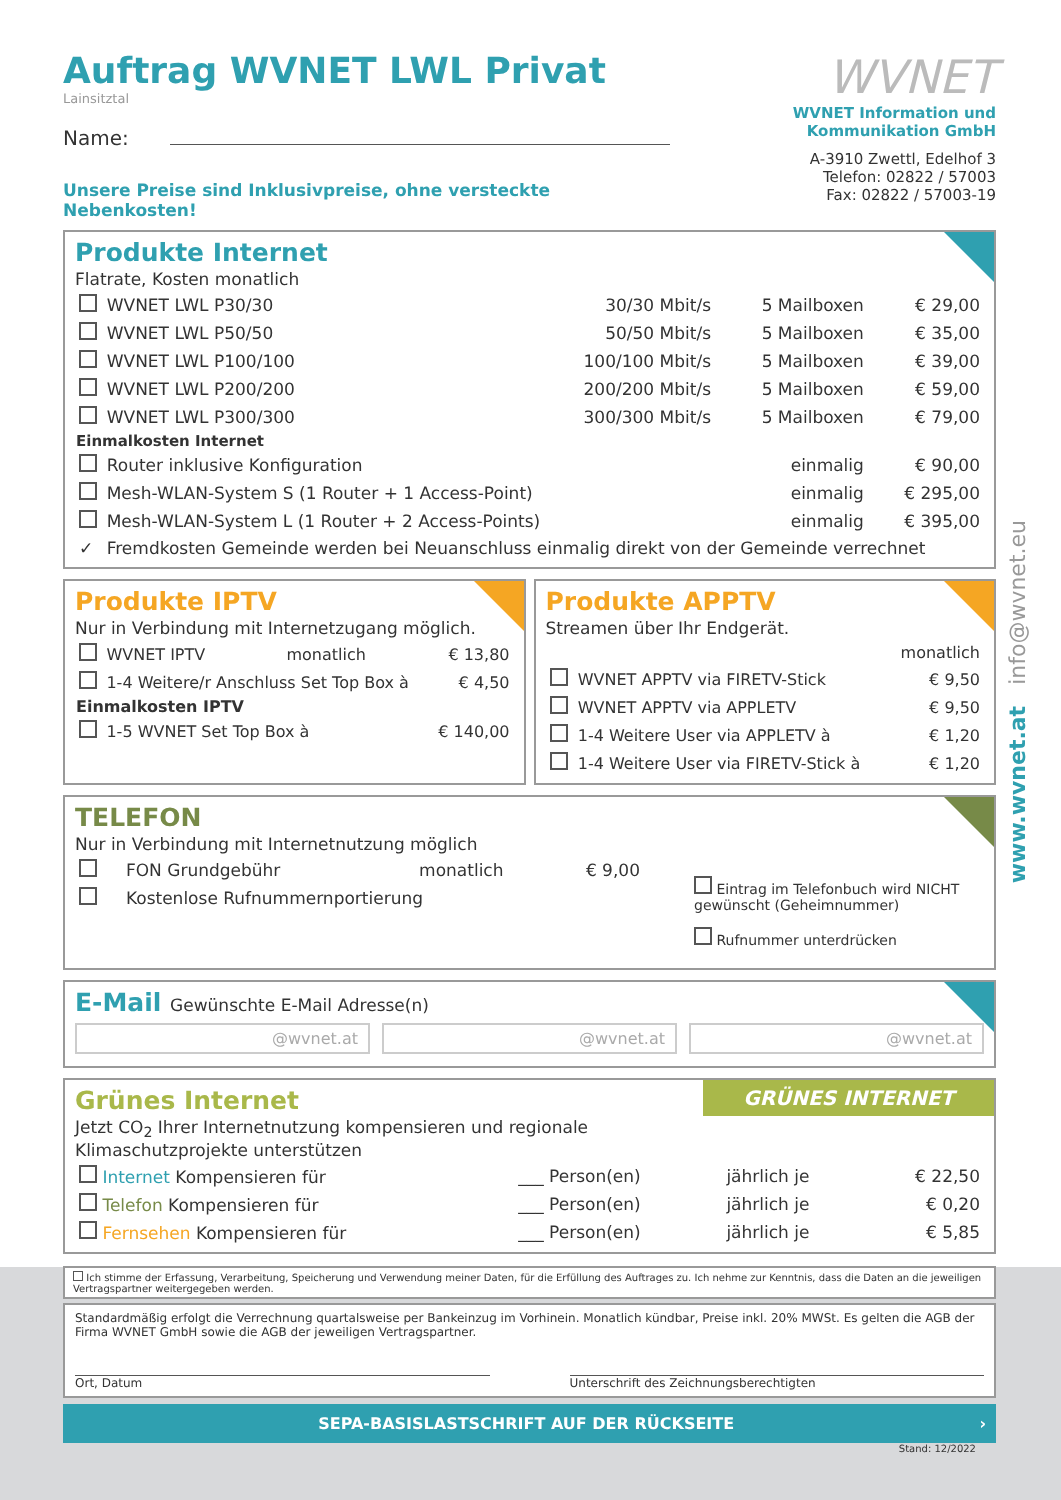Auftrag WVNET LWL Privat
Lainsitztal
Name:
Unsere Preise sind Inklusivpreise, ohne versteckte Nebenkosten!
WVNET
WVNET Information und
Kommunikation GmbH
A-3910 Zwettl, Edelhof 3
Telefon: 02822 / 57003
Fax: 02822 / 57003-19
Produkte Internet
Flatrate, Kosten monatlich
| | WVNET LWL P30/30 | 30/30 Mbit/s | 5 Mailboxen | € 29,00 |
| | WVNET LWL P50/50 | 50/50 Mbit/s | 5 Mailboxen | € 35,00 |
| | WVNET LWL P100/100 | 100/100 Mbit/s | 5 Mailboxen | € 39,00 |
| | WVNET LWL P200/200 | 200/200 Mbit/s | 5 Mailboxen | € 59,00 |
| | WVNET LWL P300/300 | 300/300 Mbit/s | 5 Mailboxen | € 79,00 |
| Einmalkosten Internet | | | | |
| | Router inklusive Konfiguration | | einmalig | € 90,00 |
| | Mesh-WLAN-System S (1 Router + 1 Access-Point) | | einmalig | € 295,00 |
| | Mesh-WLAN-System L (1 Router + 2 Access-Points) | | einmalig | € 395,00 |
| ✓ | Fremdkosten Gemeinde werden bei Neuanschluss einmalig direkt von der Gemeinde verrechnet | | | |
Produkte IPTV
Nur in Verbindung mit Internetzugang möglich.
| | WVNET IPTV | monatlich | € 13,80 |
| | 1-4 Weitere/r Anschluss Set Top Box à | | € 4,50 |
| Einmalkosten IPTV | | | |
| | 1-5 WVNET Set Top Box à | | € 140,00 |
Produkte APPTV
Streamen über Ihr Endgerät.
| | | monatlich |
| | WVNET APPTV via FIRETV-Stick | € 9,50 |
| | WVNET APPTV via APPLETV | € 9,50 |
| | 1-4 Weitere User via APPLETV à | € 1,20 |
| | 1-4 Weitere User via FIRETV-Stick à | € 1,20 |
TELEFON
Nur in Verbindung mit Internetnutzung möglich
| | FON Grundgebühr | monatlich | € 9,00 |
| | Kostenlose Rufnummernportierung | | |
Eintrag im Telefonbuch wird NICHT gewünscht (Geheimnummer)
Rufnummer unterdrücken
E-Mail Gewünschte E-Mail Adresse(n)
@wvnet.at @wvnet.at @wvnet.at
GRÜNES INTERNET
Grünes Internet
Jetzt CO<sub>2</sub> Ihrer Internetnutzung kompensieren und regionale
Klimaschutzprojekte unterstützen
| Internet Kompensieren für | ___ Person(en) | jährlich je | € 22,50 |
| Telefon Kompensieren für | ___ Person(en) | jährlich je | € 0,20 |
| Fernsehen Kompensieren für | ___ Person(en) | jährlich je | € 5,85 |
Ich stimme der Erfassung, Verarbeitung, Speicherung und Verwendung meiner Daten, für die Erfüllung des Auftrages zu. Ich nehme zur Kenntnis, dass die Daten an die jeweiligen Vertragspartner weitergegeben werden.
Standardmäßig erfolgt die Verrechnung quartalsweise per Bankeinzug im Vorhinein. Monatlich kündbar, Preise inkl. 20% MWSt. Es gelten die AGB der Firma WVNET GmbH sowie die AGB der jeweiligen Vertragspartner.
Ort, Datum Unterschrift des Zeichnungsberechtigten
SEPA-BASISLASTSCHRIFT AUF DER RÜCKSEITE ›
Stand: 12/2022
www.wvnet.at info@wvnet.eu